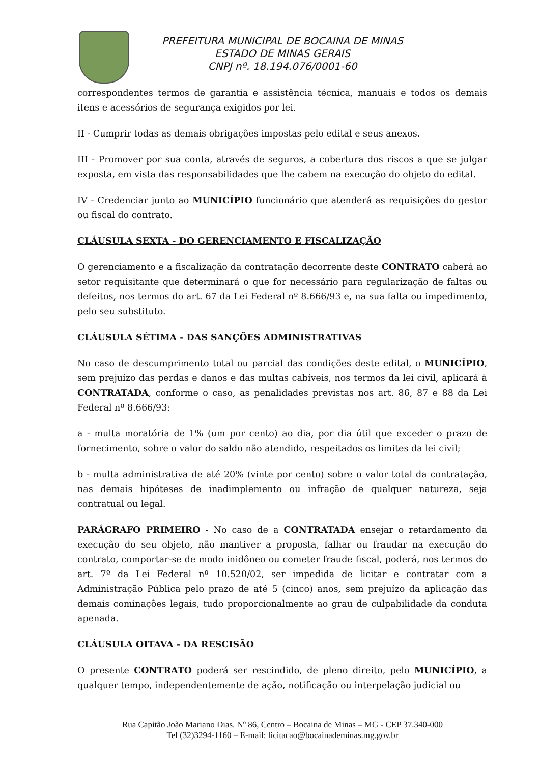PREFEITURA MUNICIPAL DE BOCAINA DE MINAS
ESTADO DE MINAS GERAIS
CNPJ nº. 18.194.076/0001-60
correspondentes termos de garantia e assistência técnica, manuais e todos os demais itens e acessórios de segurança exigidos por lei.
II - Cumprir todas as demais obrigações impostas pelo edital e seus anexos.
III - Promover por sua conta, através de seguros, a cobertura dos riscos a que se julgar exposta, em vista das responsabilidades que lhe cabem na execução do objeto do edital.
IV - Credenciar junto ao MUNICÍPIO funcionário que atenderá as requisições do gestor ou fiscal do contrato.
CLÁUSULA SEXTA - DO GERENCIAMENTO E FISCALIZAÇÃO
O gerenciamento e a fiscalização da contratação decorrente deste CONTRATO caberá ao setor requisitante que determinará o que for necessário para regularização de faltas ou defeitos, nos termos do art. 67 da Lei Federal nº 8.666/93 e, na sua falta ou impedimento, pelo seu substituto.
CLÁUSULA SÉTIMA - DAS SANÇÕES ADMINISTRATIVAS
No caso de descumprimento total ou parcial das condições deste edital, o MUNICÍPIO, sem prejuízo das perdas e danos e das multas cabíveis, nos termos da lei civil, aplicará à CONTRATADA, conforme o caso, as penalidades previstas nos art. 86, 87 e 88 da Lei Federal nº 8.666/93:
a - multa moratória de 1% (um por cento) ao dia, por dia útil que exceder o prazo de fornecimento, sobre o valor do saldo não atendido, respeitados os limites da lei civil;
b - multa administrativa de até 20% (vinte por cento) sobre o valor total da contratação, nas demais hipóteses de inadimplemento ou infração de qualquer natureza, seja contratual ou legal.
PARÁGRAFO PRIMEIRO - No caso de a CONTRATADA ensejar o retardamento da execução do seu objeto, não mantiver a proposta, falhar ou fraudar na execução do contrato, comportar-se de modo inidôneo ou cometer fraude fiscal, poderá, nos termos do art. 7º da Lei Federal nº 10.520/02, ser impedida de licitar e contratar com a Administração Pública pelo prazo de até 5 (cinco) anos, sem prejuízo da aplicação das demais cominações legais, tudo proporcionalmente ao grau de culpabilidade da conduta apenada.
CLÁUSULA OITAVA - DA RESCISÃO
O presente CONTRATO poderá ser rescindido, de pleno direito, pelo MUNICÍPIO, a qualquer tempo, independentemente de ação, notificação ou interpelação judicial ou
Rua Capitão João Mariano Dias. Nº 86, Centro – Bocaina de Minas – MG - CEP 37.340-000
Tel (32)3294-1160 – E-mail: licitacao@bocainademinas.mg.gov.br